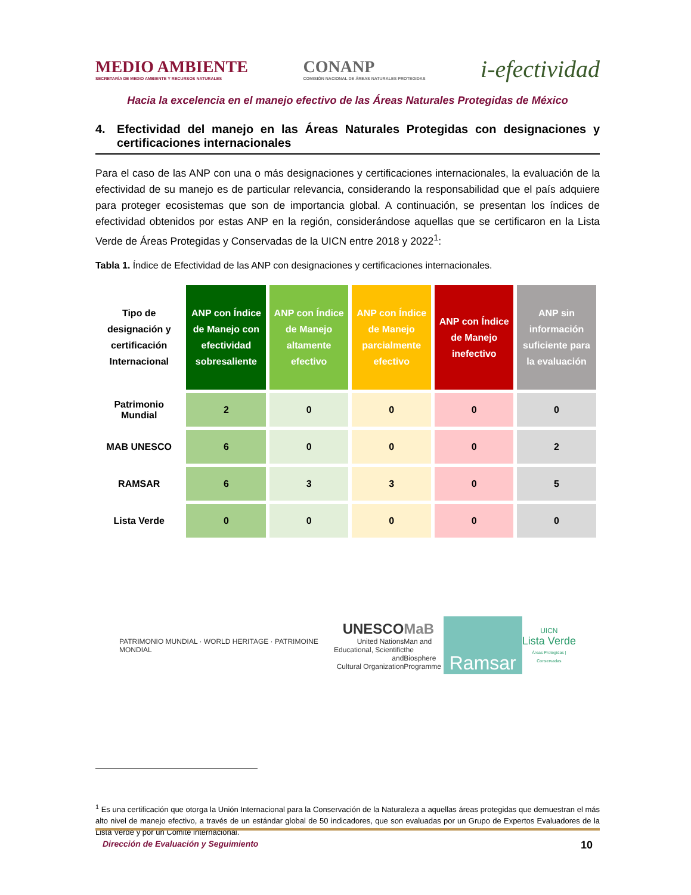MEDIO AMBIENTE
SECRETARÍA DE MEDIO AMBIENTE Y RECURSOS NATURALES
CONANP
COMISIÓN NACIONAL DE ÁREAS NATURALES PROTEGIDAS
i-efectividad
Hacia la excelencia en el manejo efectivo de las Áreas Naturales Protegidas de México
4. Efectividad del manejo en las Áreas Naturales Protegidas con designaciones y certificaciones internacionales
Para el caso de las ANP con una o más designaciones y certificaciones internacionales, la evaluación de la efectividad de su manejo es de particular relevancia, considerando la responsabilidad que el país adquiere para proteger ecosistemas que son de importancia global. A continuación, se presentan los índices de efectividad obtenidos por estas ANP en la región, considerándose aquellas que se certificaron en la Lista Verde de Áreas Protegidas y Conservadas de la UICN entre 2018 y 2022<sup>1</sup>:
Tabla 1. Índice de Efectividad de las ANP con designaciones y certificaciones internacionales.
| Tipo de designación y certificación Internacional | ANP con Índice de Manejo con efectividad sobresaliente | ANP con Índice de Manejo altamente efectivo | ANP con Índice de Manejo parcialmente efectivo | ANP con Índice de Manejo inefectivo | ANP sin información suficiente para la evaluación |
| --- | --- | --- | --- | --- | --- |
| Patrimonio Mundial | 2 | 0 | 0 | 0 | 0 |
| MAB UNESCO | 6 | 0 | 0 | 0 | 2 |
| RAMSAR | 6 | 3 | 3 | 0 | 5 |
| Lista Verde | 0 | 0 | 0 | 0 | 0 |
PATRIMONIO MUNDIAL · WORLD HERITAGE · PATRIMOINE MONDIAL
UNESCO
United Nations
Educational, Scientific and
Cultural Organization
MaB
Man and
the Biosphere
Programme
Ramsar
UICN
Lista Verde
Áreas Protegidas | Conservadas
<sup>1</sup> Es una certificación que otorga la Unión Internacional para la Conservación de la Naturaleza a aquellas áreas protegidas que demuestran el más alto nivel de manejo efectivo, a través de un estándar global de 50 indicadores, que son evaluadas por un Grupo de Expertos Evaluadores de la Lista Verde y por un Comité internacional.
Dirección de Evaluación y Seguimiento 10